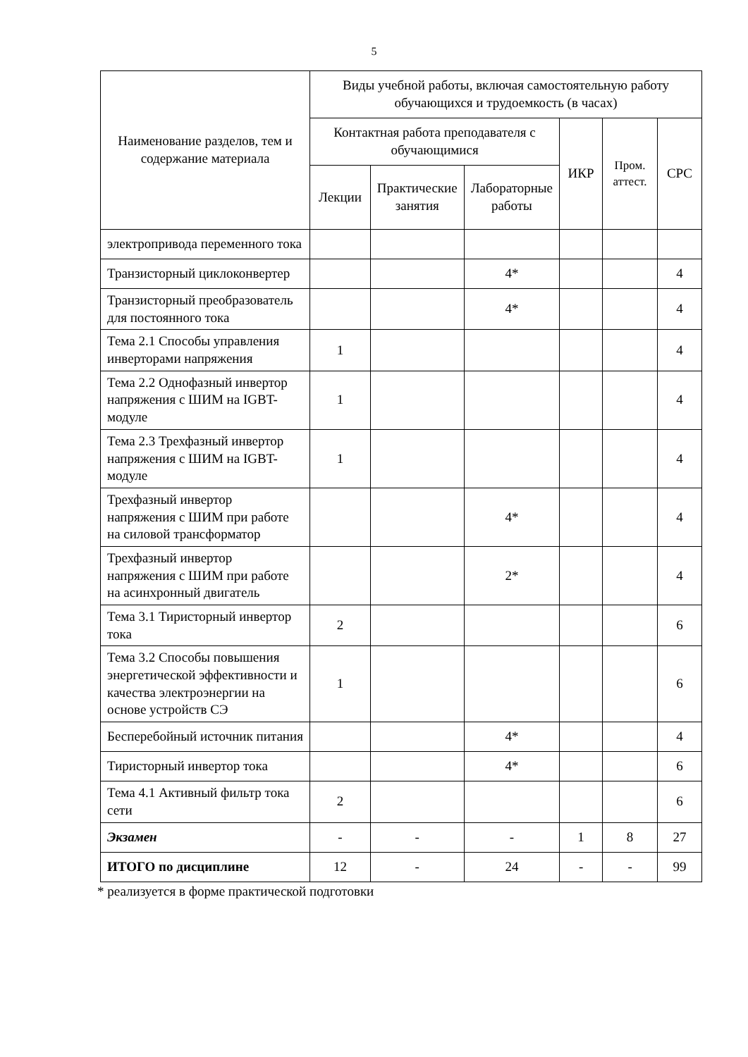5
| Наименование разделов, тем и содержание материала | Виды учебной работы, включая самостоятельную работу обучающихся и трудоемкость (в часах) | | | | | |
| --- | --- | --- | --- | --- | --- | --- |
| | Контактная работа преподавателя с обучающимися | | | ИКР | Пром. аттест. | СРС |
| | Лекции | Практические занятия | Лабораторные работы | | | |
| электропривода переменного тока | | | | | | |
| Транзисторный циклоконвертер | | | 4* | | | 4 |
| Транзисторный преобразователь для постоянного тока | | | 4* | | | 4 |
| Тема 2.1 Способы управления инверторами напряжения | 1 | | | | | 4 |
| Тема 2.2 Однофазный инвертор напряжения с ШИМ на IGBT-модуле | 1 | | | | | 4 |
| Тема 2.3 Трехфазный инвертор напряжения с ШИМ на IGBT-модуле | 1 | | | | | 4 |
| Трехфазный инвертор напряжения с ШИМ при работе на силовой трансформатор | | | 4* | | | 4 |
| Трехфазный инвертор напряжения с ШИМ при работе на асинхронный двигатель | | | 2* | | | 4 |
| Тема 3.1 Тиристорный инвертор тока | 2 | | | | | 6 |
| Тема 3.2 Способы повышения энергетической эффективности и качества электроэнергии на основе устройств СЭ | 1 | | | | | 6 |
| Бесперебойный источник питания | | | 4* | | | 4 |
| Тиристорный инвертор тока | | | 4* | | | 6 |
| Тема 4.1 Активный фильтр тока сети | 2 | | | | | 6 |
| Экзамен | - | - | - | 1 | 8 | 27 |
| ИТОГО по дисциплине | 12 | - | 24 | - | - | 99 |
* реализуется в форме практической подготовки